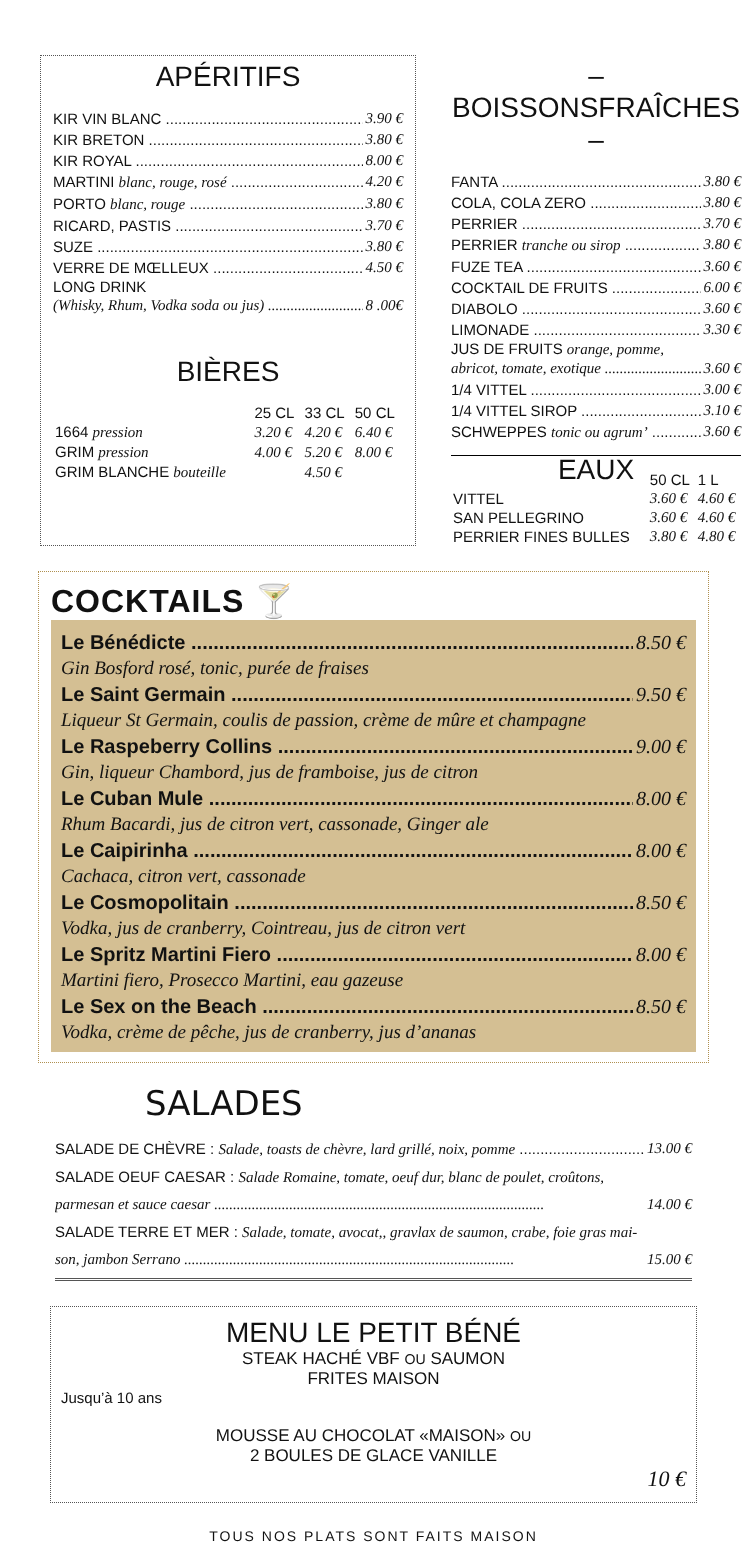APÉRITIFS
KIR VIN BLANC 3.90 €
KIR BRETON 3.80 €
KIR ROYAL 8.00 €
MARTINI blanc, rouge, rosé 4.20 €
PORTO blanc, rouge 3.80 €
RICARD, PASTIS 3.70 €
SUZE 3.80 €
VERRE DE MŒLLEUX 4.50 €
LONG DRINK
(Whisky, Rhum, Vodka soda ou jus) 8 .00€
BIÈRES
| | 25 CL | 33 CL | 50 CL |
| --- | --- | --- | --- |
| 1664 pression | 3.20 € | 4.20 € | 6.40 € |
| GRIM pression | 4.00 € | 5.20 € | 8.00 € |
| GRIM BLANCHE bouteille | | 4.50 € | |
– BOISSONSFRAÎCHES –
FANTA 3.80 €
COLA, COLA ZERO 3.80 €
PERRIER 3.70 €
PERRIER tranche ou sirop 3.80 €
FUZE TEA 3.60 €
COCKTAIL DE FRUITS 6.00 €
DIABOLO 3.60 €
LIMONADE 3.30 €
JUS DE FRUITS orange, pomme,
abricot, tomate, exotique 3.60 €
1/4 VITTEL 3.00 €
1/4 VITTEL SIROP 3.10 €
SCHWEPPES tonic ou agrum’ 3.60 €
EAUX
| | 50 CL | 1 L |
| --- | --- | --- |
| VITTEL | 3.60 € | 4.60 € |
| SAN PELLEGRINO | 3.60 € | 4.60 € |
| PERRIER FINES BULLES | 3.80 € | 4.80 € |
COCKTAILS 🍸
Le Bénédicte 8.50 €
Gin Bosford rosé, tonic, purée de fraises
Le Saint Germain 9.50 €
Liqueur St Germain, coulis de passion, crème de mûre et champagne
Le Raspeberry Collins 9.00 €
Gin, liqueur Chambord, jus de framboise, jus de citron
Le Cuban Mule 8.00 €
Rhum Bacardi, jus de citron vert, cassonade, Ginger ale
Le Caipirinha 8.00 €
Cachaca, citron vert, cassonade
Le Cosmopolitain 8.50 €
Vodka, jus de cranberry, Cointreau, jus de citron vert
Le Spritz Martini Fiero 8.00 €
Martini fiero, Prosecco Martini, eau gazeuse
Le Sex on the Beach 8.50 €
Vodka, crème de pêche, jus de cranberry, jus d’ananas
SALADES
SALADE DE CHÈVRE : Salade, toasts de chèvre, lard grillé, noix, pomme 13.00 €
SALADE OEUF CAESAR : Salade Romaine, tomate, oeuf dur, blanc de poulet, croûtons,
parmesan et sauce caesar 14.00 €
SALADE TERRE ET MER : Salade, tomate, avocat,, gravlax de saumon, crabe, foie gras mai-
son, jambon Serrano 15.00 €
MENU LE PETIT BÉNÉ
STEAK HACHÉ VBF OU SAUMON
FRITES MAISON
Jusqu’à 10 ans
MOUSSE AU CHOCOLAT «MAISON» OU
2 BOULES DE GLACE VANILLE
10 €
TOUS NOS PLATS SONT FAITS MAISON